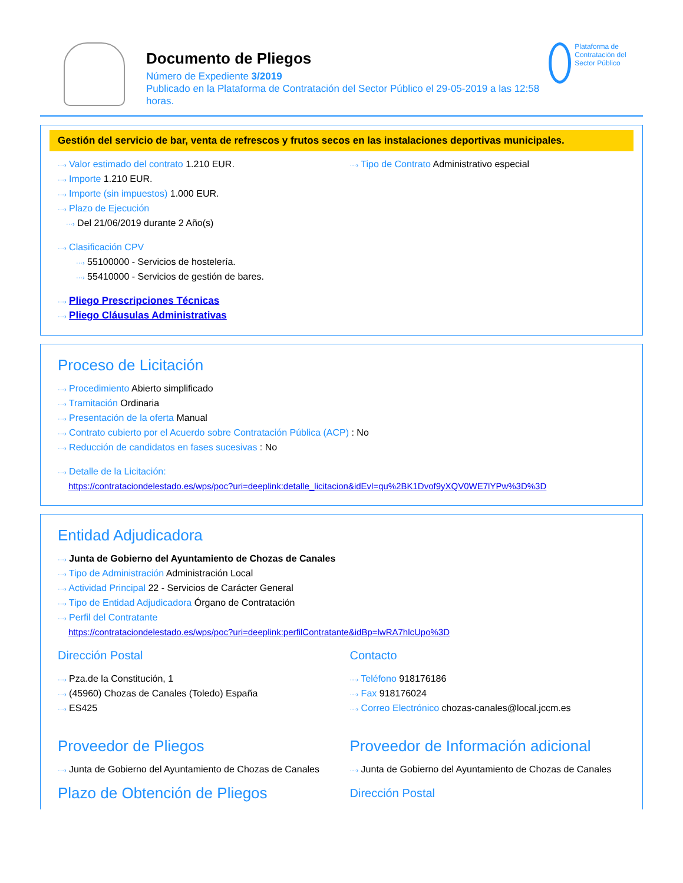Documento de Pliegos
Número de Expediente 3/2019
Publicado en la Plataforma de Contratación del Sector Público el 29-05-2019 a las 12:58 horas.
Plataforma de Contratación del Sector Público
Gestión del servicio de bar, venta de refrescos y frutos secos en las instalaciones deportivas municipales.
···› Valor estimado del contrato 1.210 EUR.
···› Importe 1.210 EUR.
···› Importe (sin impuestos) 1.000 EUR.
···› Plazo de Ejecución
···› Del 21/06/2019 durante 2 Año(s)
···› Tipo de Contrato Administrativo especial
···› Clasificación CPV
···› 55100000 - Servicios de hostelería.
···› 55410000 - Servicios de gestión de bares.
···› Pliego Prescripciones Técnicas
···› Pliego Cláusulas Administrativas
Proceso de Licitación
···› Procedimiento Abierto simplificado
···› Tramitación Ordinaria
···› Presentación de la oferta Manual
···› Contrato cubierto por el Acuerdo sobre Contratación Pública (ACP) : No
···› Reducción de candidatos en fases sucesivas : No
···› Detalle de la Licitación:
https://contrataciondelestado.es/wps/poc?uri=deeplink:detalle_licitacion&idEvl=qu%2BK1Dvof9yXQV0WE7lYPw%3D%3D
Entidad Adjudicadora
···› Junta de Gobierno del Ayuntamiento de Chozas de Canales
···› Tipo de Administración Administración Local
···› Actividad Principal 22 - Servicios de Carácter General
···› Tipo de Entidad Adjudicadora Órgano de Contratación
···› Perfil del Contratante
https://contrataciondelestado.es/wps/poc?uri=deeplink:perfilContratante&idBp=lwRA7hlcUpo%3D
Dirección Postal
···› Pza.de la Constitución, 1
···› (45960) Chozas de Canales (Toledo) España
···› ES425
Contacto
···› Teléfono 918176186
···› Fax 918176024
···› Correo Electrónico chozas-canales@local.jccm.es
Proveedor de Pliegos
···› Junta de Gobierno del Ayuntamiento de Chozas de Canales
Plazo de Obtención de Pliegos
Proveedor de Información adicional
···› Junta de Gobierno del Ayuntamiento de Chozas de Canales
Dirección Postal